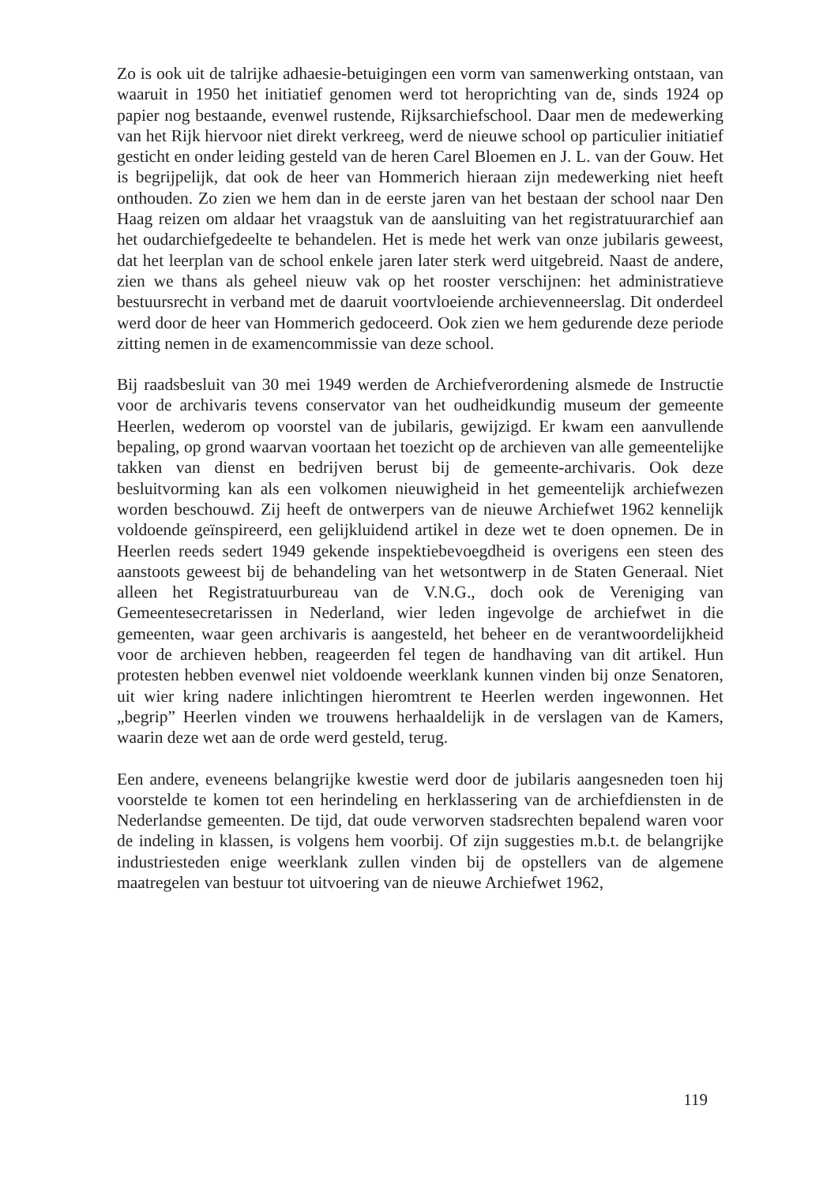Zo is ook uit de talrijke adhaesie-betuigingen een vorm van samenwerking ontstaan, van waaruit in 1950 het initiatief genomen werd tot heroprichting van de, sinds 1924 op papier nog bestaande, evenwel rustende, Rijksarchiefschool. Daar men de medewerking van het Rijk hiervoor niet direkt verkreeg, werd de nieuwe school op particulier initiatief gesticht en onder leiding gesteld van de heren Carel Bloemen en J. L. van der Gouw. Het is begrijpelijk, dat ook de heer van Hommerich hieraan zijn medewerking niet heeft onthouden. Zo zien we hem dan in de eerste jaren van het bestaan der school naar Den Haag reizen om aldaar het vraagstuk van de aansluiting van het registratuurarchief aan het oudarchiefgedeelte te behandelen. Het is mede het werk van onze jubilaris geweest, dat het leerplan van de school enkele jaren later sterk werd uitgebreid. Naast de andere, zien we thans als geheel nieuw vak op het rooster verschijnen: het administratieve bestuursrecht in verband met de daaruit voortvloeiende archievenneerslag. Dit onderdeel werd door de heer van Hommerich gedoceerd. Ook zien we hem gedurende deze periode zitting nemen in de examencommissie van deze school.
Bij raadsbesluit van 30 mei 1949 werden de Archiefverordening alsmede de Instructie voor de archivaris tevens conservator van het oudheidkundig museum der gemeente Heerlen, wederom op voorstel van de jubilaris, gewijzigd. Er kwam een aanvullende bepaling, op grond waarvan voortaan het toezicht op de archieven van alle gemeentelijke takken van dienst en bedrijven berust bij de gemeente-archivaris. Ook deze besluitvorming kan als een volkomen nieuwigheid in het gemeentelijk archiefwezen worden beschouwd. Zij heeft de ontwerpers van de nieuwe Archiefwet 1962 kennelijk voldoende geïnspireerd, een gelijkluidend artikel in deze wet te doen opnemen. De in Heerlen reeds sedert 1949 gekende inspektiebevoegdheid is overigens een steen des aanstoots geweest bij de behandeling van het wetsontwerp in de Staten Generaal. Niet alleen het Registratuurbureau van de V.N.G., doch ook de Vereniging van Gemeentesecretarissen in Nederland, wier leden ingevolge de archiefwet in die gemeenten, waar geen archivaris is aangesteld, het beheer en de verantwoordelijkheid voor de archieven hebben, reageerden fel tegen de handhaving van dit artikel. Hun protesten hebben evenwel niet voldoende weerklank kunnen vinden bij onze Senatoren, uit wier kring nadere inlichtingen hieromtrent te Heerlen werden ingewonnen. Het „begrip” Heerlen vinden we trouwens herhaaldelijk in de verslagen van de Kamers, waarin deze wet aan de orde werd gesteld, terug.
Een andere, eveneens belangrijke kwestie werd door de jubilaris aangesneden toen hij voorstelde te komen tot een herindeling en herklassering van de archiefdiensten in de Nederlandse gemeenten. De tijd, dat oude verworven stadsrechten bepalend waren voor de indeling in klassen, is volgens hem voorbij. Of zijn suggesties m.b.t. de belangrijke industriesteden enige weerklank zullen vinden bij de opstellers van de algemene maatregelen van bestuur tot uitvoering van de nieuwe Archiefwet 1962,
119